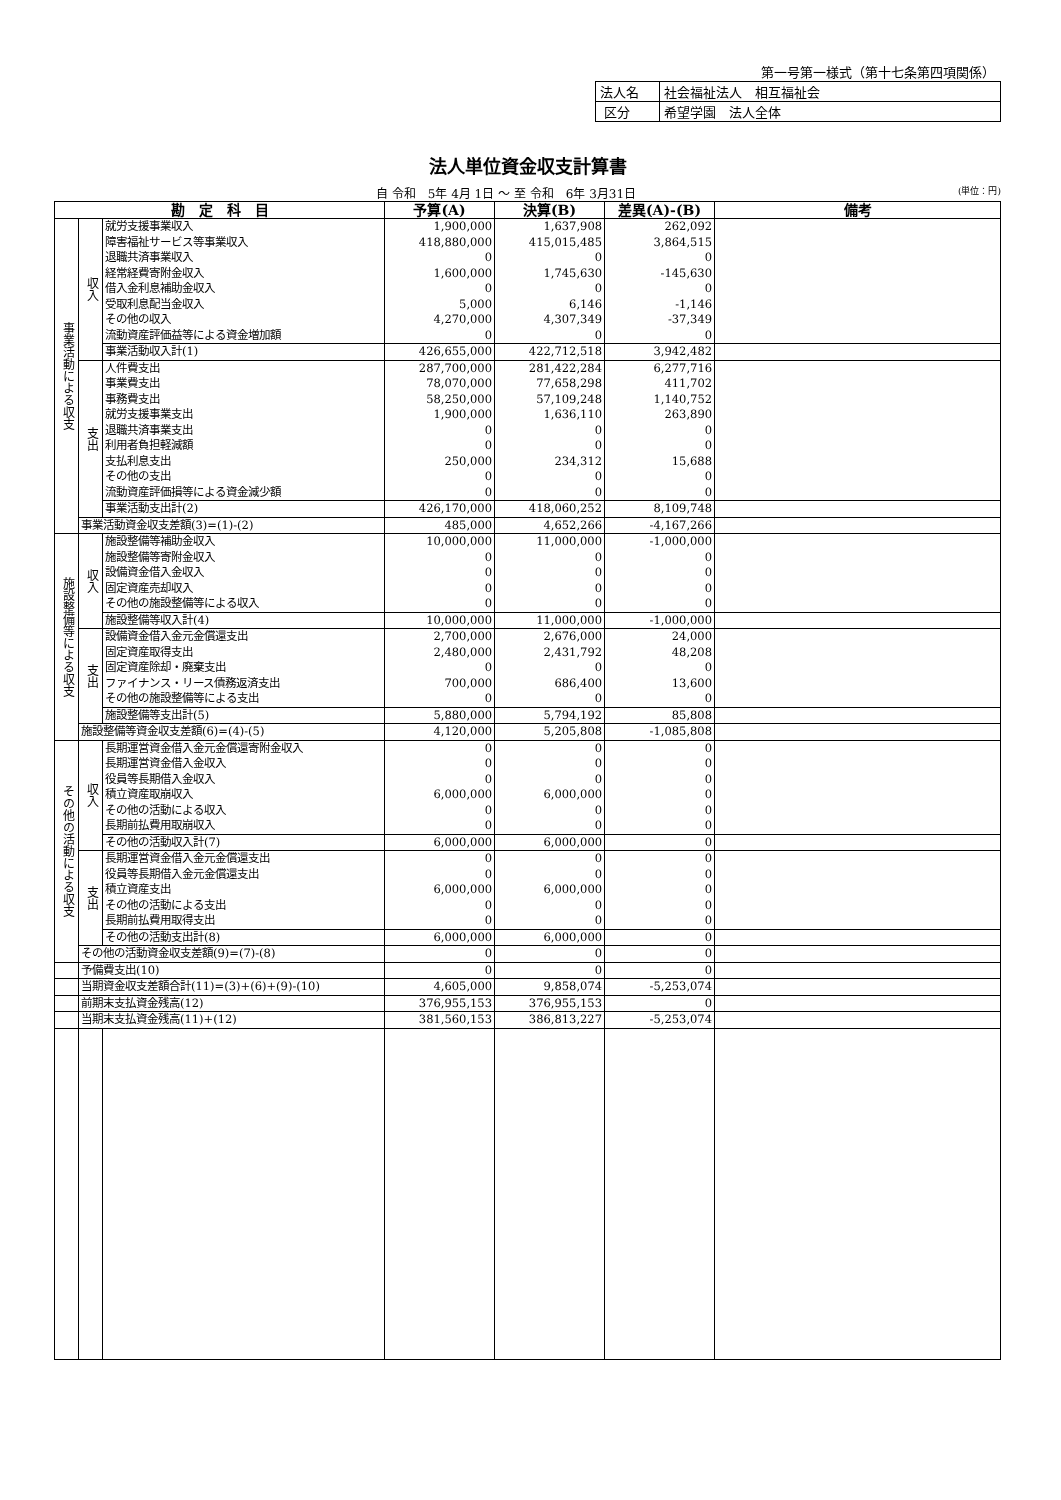第一号第一様式（第十七条第四項関係）
| 法人名 | 社会福祉法人 相互福祉会 |
| 区分 | 希望学園 法人全体 |
法人単位資金収支計算書
自 令和　5年 4月 1日 ～ 至 令和　6年 3月31日 (単位：円)
| 勘 定 科 目 | | | 予算(A) | 決算(B) | 差異(A)-(B) | 備考 |
| --- | --- | --- | --- | --- | --- | --- |
| 事業活動による収支 | 収入 | 就労支援事業収入 | 1,900,000 | 1,637,908 | 262,092 | |
| | | 障害福祉サービス等事業収入 | 418,880,000 | 415,015,485 | 3,864,515 | |
| | | 退職共済事業収入 | 0 | 0 | 0 | |
| | | 経常経費寄附金収入 | 1,600,000 | 1,745,630 | -145,630 | |
| | | 借入金利息補助金収入 | 0 | 0 | 0 | |
| | | 受取利息配当金収入 | 5,000 | 6,146 | -1,146 | |
| | | その他の収入 | 4,270,000 | 4,307,349 | -37,349 | |
| | | 流動資産評価益等による資金増加額 | 0 | 0 | 0 | |
| | | 事業活動収入計(1) | 426,655,000 | 422,712,518 | 3,942,482 | |
| | 支出 | 人件費支出 | 287,700,000 | 281,422,284 | 6,277,716 | |
| | | 事業費支出 | 78,070,000 | 77,658,298 | 411,702 | |
| | | 事務費支出 | 58,250,000 | 57,109,248 | 1,140,752 | |
| | | 就労支援事業支出 | 1,900,000 | 1,636,110 | 263,890 | |
| | | 退職共済事業支出 | 0 | 0 | 0 | |
| | | 利用者負担軽減額 | 0 | 0 | 0 | |
| | | 支払利息支出 | 250,000 | 234,312 | 15,688 | |
| | | その他の支出 | 0 | 0 | 0 | |
| | | 流動資産評価損等による資金減少額 | 0 | 0 | 0 | |
| | | 事業活動支出計(2) | 426,170,000 | 418,060,252 | 8,109,748 | |
| | 事業活動資金収支差額(3)=(1)-(2) | | 485,000 | 4,652,266 | -4,167,266 | |
| 施設整備等による収支 | 収入 | 施設整備等補助金収入 | 10,000,000 | 11,000,000 | -1,000,000 | |
| | | 施設整備等寄附金収入 | 0 | 0 | 0 | |
| | | 設備資金借入金収入 | 0 | 0 | 0 | |
| | | 固定資産売却収入 | 0 | 0 | 0 | |
| | | その他の施設整備等による収入 | 0 | 0 | 0 | |
| | | 施設整備等収入計(4) | 10,000,000 | 11,000,000 | -1,000,000 | |
| | 支出 | 設備資金借入金元金償還支出 | 2,700,000 | 2,676,000 | 24,000 | |
| | | 固定資産取得支出 | 2,480,000 | 2,431,792 | 48,208 | |
| | | 固定資産除却・廃棄支出 | 0 | 0 | 0 | |
| | | ファイナンス・リース債務返済支出 | 700,000 | 686,400 | 13,600 | |
| | | その他の施設整備等による支出 | 0 | 0 | 0 | |
| | | 施設整備等支出計(5) | 5,880,000 | 5,794,192 | 85,808 | |
| | 施設整備等資金収支差額(6)=(4)-(5) | | 4,120,000 | 5,205,808 | -1,085,808 | |
| その他の活動による収支 | 収入 | 長期運営資金借入金元金償還寄附金収入 | 0 | 0 | 0 | |
| | | 長期運営資金借入金収入 | 0 | 0 | 0 | |
| | | 役員等長期借入金収入 | 0 | 0 | 0 | |
| | | 積立資産取崩収入 | 6,000,000 | 6,000,000 | 0 | |
| | | その他の活動による収入 | 0 | 0 | 0 | |
| | | 長期前払費用取崩収入 | 0 | 0 | 0 | |
| | | その他の活動収入計(7) | 6,000,000 | 6,000,000 | 0 | |
| | 支出 | 長期運営資金借入金元金償還支出 | 0 | 0 | 0 | |
| | | 役員等長期借入金元金償還支出 | 0 | 0 | 0 | |
| | | 積立資産支出 | 6,000,000 | 6,000,000 | 0 | |
| | | その他の活動による支出 | 0 | 0 | 0 | |
| | | 長期前払費用取得支出 | 0 | 0 | 0 | |
| | | その他の活動支出計(8) | 6,000,000 | 6,000,000 | 0 | |
| | その他の活動資金収支差額(9)=(7)-(8) | | 0 | 0 | 0 | |
| | 予備費支出(10) | | 0 | 0 | 0 | |
| | 当期資金収支差額合計(11)=(3)+(6)+(9)-(10) | | 4,605,000 | 9,858,074 | -5,253,074 | |
| | 前期末支払資金残高(12) | | 376,955,153 | 376,955,153 | 0 | |
| | 当期末支払資金残高(11)+(12) | | 381,560,153 | 386,813,227 | -5,253,074 | |